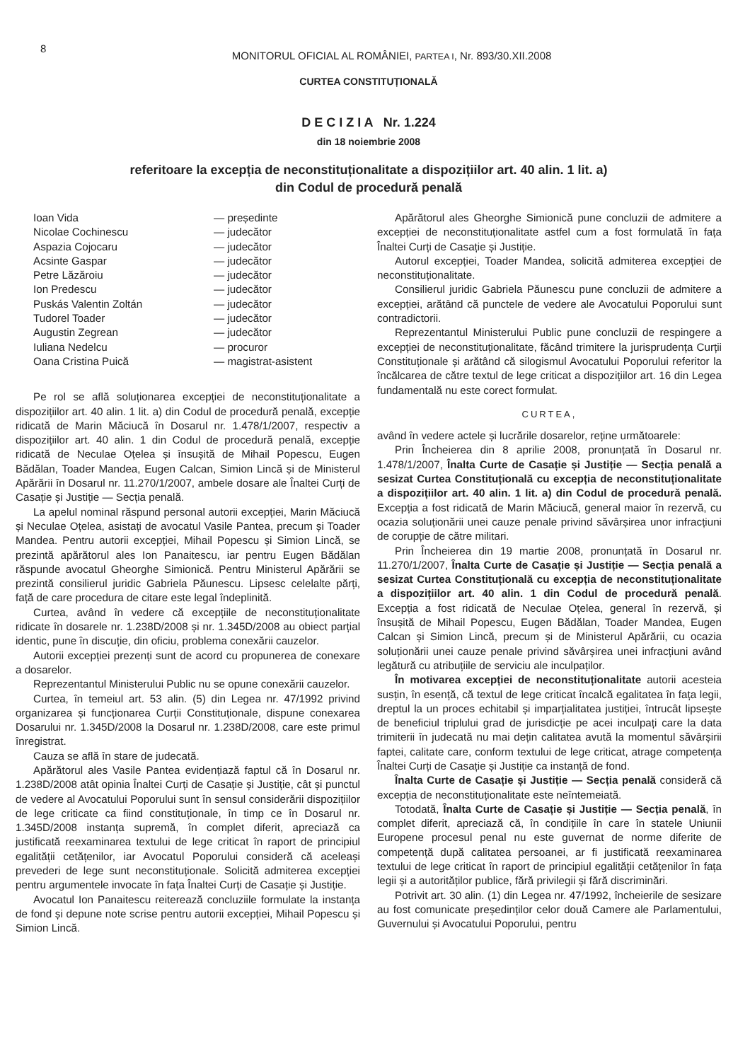8
MONITORUL OFICIAL AL ROMÂNIEI, PARTEA I, Nr. 893/30.XII.2008
CURTEA CONSTITUȚIONALĂ
D E C I Z I A Nr. 1.224
din 18 noiembrie 2008
referitoare la excepția de neconstituționalitate a dispozițiilor art. 40 alin. 1 lit. a)
din Codul de procedură penală
| Ioan Vida | — președinte |
| Nicolae Cochinescu | — judecător |
| Aspazia Cojocaru | — judecător |
| Acsinte Gaspar | — judecător |
| Petre Lăzăroiu | — judecător |
| Ion Predescu | — judecător |
| Puskás Valentin Zoltán | — judecător |
| Tudorel Toader | — judecător |
| Augustin Zegrean | — judecător |
| Iuliana Nedelcu | — procuror |
| Oana Cristina Puică | — magistrat-asistent |
Pe rol se află soluționarea excepției de neconstituționalitate a dispozițiilor art. 40 alin. 1 lit. a) din Codul de procedură penală, excepție ridicată de Marin Măciucă în Dosarul nr. 1.478/1/2007, respectiv a dispozițiilor art. 40 alin. 1 din Codul de procedură penală, excepție ridicată de Neculae Oțelea și însușită de Mihail Popescu, Eugen Bădălan, Toader Mandea, Eugen Calcan, Simion Lincă și de Ministerul Apărării în Dosarul nr. 11.270/1/2007, ambele dosare ale Înaltei Curți de Casație și Justiție — Secția penală.
La apelul nominal răspund personal autorii excepției, Marin Măciucă și Neculae Oțelea, asistați de avocatul Vasile Pantea, precum și Toader Mandea. Pentru autorii excepției, Mihail Popescu și Simion Lincă, se prezintă apărătorul ales Ion Panaitescu, iar pentru Eugen Bădălan răspunde avocatul Gheorghe Simionică. Pentru Ministerul Apărării se prezintă consilierul juridic Gabriela Păunescu. Lipsesc celelalte părți, față de care procedura de citare este legal îndeplinită.
Curtea, având în vedere că excepțiile de neconstituționalitate ridicate în dosarele nr. 1.238D/2008 și nr. 1.345D/2008 au obiect parțial identic, pune în discuție, din oficiu, problema conexării cauzelor.
Autorii excepției prezenți sunt de acord cu propunerea de conexare a dosarelor.
Reprezentantul Ministerului Public nu se opune conexării cauzelor.
Curtea, în temeiul art. 53 alin. (5) din Legea nr. 47/1992 privind organizarea și funcționarea Curții Constituționale, dispune conexarea Dosarului nr. 1.345D/2008 la Dosarul nr. 1.238D/2008, care este primul înregistrat.
Cauza se află în stare de judecată.
Apărătorul ales Vasile Pantea evidențiază faptul că în Dosarul nr. 1.238D/2008 atât opinia Înaltei Curți de Casație și Justiție, cât și punctul de vedere al Avocatului Poporului sunt în sensul considerării dispozițiilor de lege criticate ca fiind constituționale, în timp ce în Dosarul nr. 1.345D/2008 instanța supremă, în complet diferit, apreciază ca justificată reexaminarea textului de lege criticat în raport de principiul egalității cetățenilor, iar Avocatul Poporului consideră că aceleași prevederi de lege sunt neconstituționale. Solicită admiterea excepției pentru argumentele invocate în fața Înaltei Curți de Casație și Justiție.
Avocatul Ion Panaitescu reiterează concluziile formulate la instanța de fond și depune note scrise pentru autorii excepției, Mihail Popescu și Simion Lincă.
Apărătorul ales Gheorghe Simionică pune concluzii de admitere a excepției de neconstituționalitate astfel cum a fost formulată în fața Înaltei Curți de Casație și Justiție.
Autorul excepției, Toader Mandea, solicită admiterea excepției de neconstituționalitate.
Consilierul juridic Gabriela Păunescu pune concluzii de admitere a excepției, arătând că punctele de vedere ale Avocatului Poporului sunt contradictorii.
Reprezentantul Ministerului Public pune concluzii de respingere a excepției de neconstituționalitate, făcând trimitere la jurisprudența Curții Constituționale și arătând că silogismul Avocatului Poporului referitor la încălcarea de către textul de lege criticat a dispozițiilor art. 16 din Legea fundamentală nu este corect formulat.
CURTEA,
având în vedere actele și lucrările dosarelor, reține următoarele:
Prin Încheierea din 8 aprilie 2008, pronunțată în Dosarul nr. 1.478/1/2007, Înalta Curte de Casație și Justiție — Secția penală a sesizat Curtea Constituțională cu excepția de neconstituționalitate a dispozițiilor art. 40 alin. 1 lit. a) din Codul de procedură penală. Excepția a fost ridicată de Marin Măciucă, general maior în rezervă, cu ocazia soluționării unei cauze penale privind săvârșirea unor infracțiuni de corupție de către militari.
Prin Încheierea din 19 martie 2008, pronunțată în Dosarul nr. 11.270/1/2007, Înalta Curte de Casație și Justiție — Secția penală a sesizat Curtea Constituțională cu excepția de neconstituționalitate a dispozițiilor art. 40 alin. 1 din Codul de procedură penală. Excepția a fost ridicată de Neculae Oțelea, general în rezervă, și însușită de Mihail Popescu, Eugen Bădălan, Toader Mandea, Eugen Calcan și Simion Lincă, precum și de Ministerul Apărării, cu ocazia soluționării unei cauze penale privind săvârșirea unei infracțiuni având legătură cu atribuțiile de serviciu ale inculpaților.
În motivarea excepției de neconstituționalitate autorii acesteia susțin, în esență, că textul de lege criticat încalcă egalitatea în fața legii, dreptul la un proces echitabil și imparțialitatea justiției, întrucât lipsește de beneficiul triplului grad de jurisdicție pe acei inculpați care la data trimiterii în judecată nu mai dețin calitatea avută la momentul săvârșirii faptei, calitate care, conform textului de lege criticat, atrage competența Înaltei Curți de Casație și Justiție ca instanță de fond.
Înalta Curte de Casație și Justiție — Secția penală consideră că excepția de neconstituționalitate este neîntemeiată.
Totodată, Înalta Curte de Casație și Justiție — Secția penală, în complet diferit, apreciază că, în condițiile în care în statele Uniunii Europene procesul penal nu este guvernat de norme diferite de competență după calitatea persoanei, ar fi justificată reexaminarea textului de lege criticat în raport de principiul egalității cetățenilor în fața legii și a autorităților publice, fără privilegii și fără discriminări.
Potrivit art. 30 alin. (1) din Legea nr. 47/1992, încheierile de sesizare au fost comunicate președinților celor două Camere ale Parlamentului, Guvernului și Avocatului Poporului, pentru